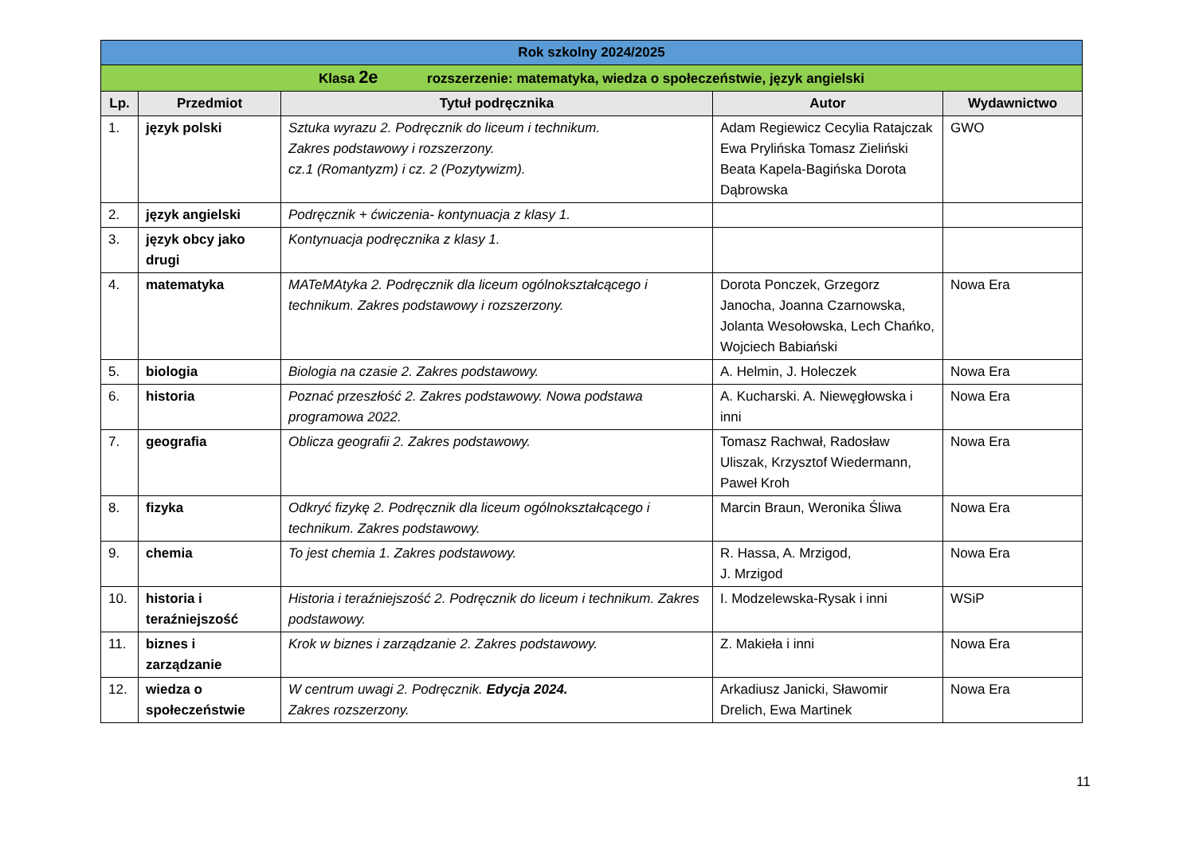| Rok szkolny 2024/2025 | | | | |
| Klasa 2e rozszerzenie: matematyka, wiedza o społeczeństwie, język angielski | | | | |
| Lp. | Przedmiot | Tytuł podręcznika | Autor | Wydawnictwo |
| 1. | język polski | Sztuka wyrazu 2. Podręcznik do liceum i technikum. Zakres podstawowy i rozszerzony. cz.1 (Romantyzm) i cz. 2 (Pozytywizm). | Adam Regiewicz Cecylia Ratajczak Ewa Prylińska Tomasz Zieliński Beata Kapela-Bagińska Dorota Dąbrowska | GWO |
| 2. | język angielski | Podręcznik + ćwiczenia- kontynuacja z klasy 1. | | |
| 3. | język obcy jako drugi | Kontynuacja podręcznika z klasy 1. | | |
| 4. | matematyka | MATeMAtyka 2. Podręcznik dla liceum ogólnokształcącego i technikum. Zakres podstawowy i rozszerzony. | Dorota Ponczek, Grzegorz Janocha, Joanna Czarnowska, Jolanta Wesołowska, Lech Chańko, Wojciech Babiański | Nowa Era |
| 5. | biologia | Biologia na czasie 2. Zakres podstawowy. | A. Helmin, J. Holeczek | Nowa Era |
| 6. | historia | Poznać przeszłość 2. Zakres podstawowy. Nowa podstawa programowa 2022. | A. Kucharski. A. Niewęgłowska i inni | Nowa Era |
| 7. | geografia | Oblicza geografii 2. Zakres podstawowy. | Tomasz Rachwał, Radosław Uliszak, Krzysztof Wiedermann, Paweł Kroh | Nowa Era |
| 8. | fizyka | Odkryć fizykę 2. Podręcznik dla liceum ogólnokształcącego i technikum. Zakres podstawowy. | Marcin Braun, Weronika Śliwa | Nowa Era |
| 9. | chemia | To jest chemia 1. Zakres podstawowy. | R. Hassa, A. Mrzigod, J. Mrzigod | Nowa Era |
| 10. | historia i teraźniejszość | Historia i teraźniejszość 2. Podręcznik do liceum i technikum. Zakres podstawowy. | I. Modzelewska-Rysak i inni | WSiP |
| 11. | biznes i zarządzanie | Krok w biznes i zarządzanie 2. Zakres podstawowy. | Z. Makieła i inni | Nowa Era |
| 12. | wiedza o społeczeństwie | W centrum uwagi 2. Podręcznik. Edycja 2024. Zakres rozszerzony. | Arkadiusz Janicki, Sławomir Drelich, Ewa Martinek | Nowa Era |
11